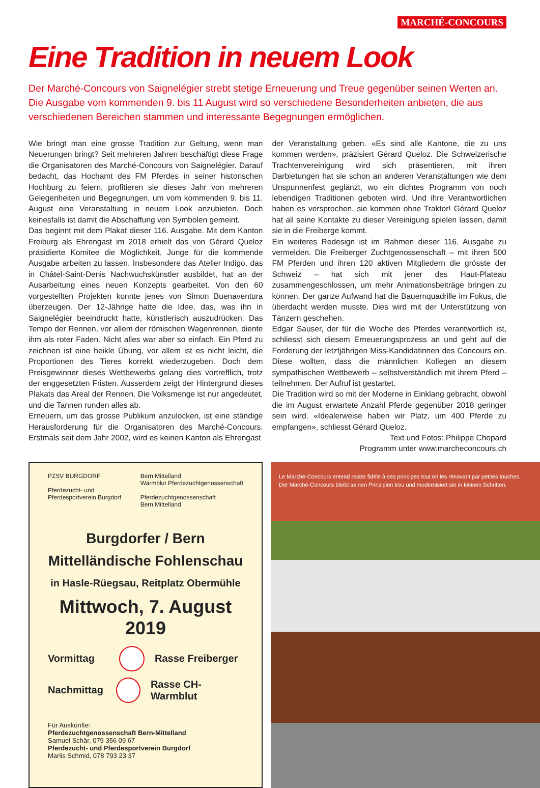MARCHÉ-CONCOURS
Eine Tradition in neuem Look
Der Marché-Concours von Saignelégier strebt stetige Erneuerung und Treue gegenüber seinen Werten an. Die Ausgabe vom kommenden 9. bis 11 August wird so verschiedene Besonderheiten anbieten, die aus verschiedenen Bereichen stammen und interessante Begegnungen ermöglichen.
Wie bringt man eine grosse Tradition zur Geltung, wenn man Neuerungen bringt? Seit mehreren Jahren beschäftigt diese Frage die Organisatoren des Marché-Concours von Saignelégier. Darauf bedacht, das Hochamt des FM Pferdes in seiner historischen Hochburg zu feiern, profitieren sie dieses Jahr von mehreren Gelegenheiten und Begegnungen, um vom kommenden 9. bis 11. August eine Veranstaltung in neuem Look anzubieten. Doch keinesfalls ist damit die Abschaffung von Symbolen gemeint.
Das beginnt mit dem Plakat dieser 116. Ausgabe. Mit dem Kanton Freiburg als Ehrengast im 2018 erhielt das von Gérard Queloz präsidierte Komitee die Möglichkeit, Junge für die kommende Ausgabe arbeiten zu lassen. Insbesondere das Atelier Indigo, das in Châtel-Saint-Denis Nachwuchskünstler ausbildet, hat an der Ausarbeitung eines neuen Konzepts gearbeitet. Von den 60 vorgestellten Projekten konnte jenes von Simon Buenaventura überzeugen. Der 12-Jährige hatte die Idee, das, was ihn in Saignelégier beeindruckt hatte, künstlerisch auszudrücken. Das Tempo der Rennen, vor allem der römischen Wagenrennen, diente ihm als roter Faden. Nicht alles war aber so einfach. Ein Pferd zu zeichnen ist eine heikle Übung, vor allem ist es nicht leicht, die Proportionen des Tieres korrekt wiederzugeben. Doch dem Preisgewinner dieses Wettbewerbs gelang dies vortrefflich, trotz der enggesetzten Fristen. Ausserdem zeigt der Hintergrund dieses Plakats das Areal der Rennen. Die Volksmenge ist nur angedeutet, und die Tannen runden alles ab.
Erneuern, um das grosse Publikum anzulocken, ist eine ständige Herausforderung für die Organisatoren des Marché-Concours. Erstmals seit dem Jahr 2002, wird es keinen Kanton als Ehrengast
der Veranstaltung geben. «Es sind alle Kantone, die zu uns kommen werden», präzisiert Gérard Queloz. Die Schweizerische Trachtenvereinigung wird sich präsentieren, mit ihren Darbietungen hat sie schon an anderen Veranstaltungen wie dem Unspunnenfest geglänzt, wo ein dichtes Programm von noch lebendigen Traditionen geboten wird. Und ihre Verantwortlichen haben es versprochen, sie kommen ohne Traktor! Gérard Queloz hat all seine Kontakte zu dieser Vereinigung spielen lassen, damit sie in die Freiberge kommt.
Ein weiteres Redesign ist im Rahmen dieser 116. Ausgabe zu vermelden. Die Freiberger Zuchtgenossenschaft – mit ihren 500 FM Pferden und ihren 120 aktiven Mitgliedern die grösste der Schweiz – hat sich mit jener des Haut-Plateau zusammengeschlossen, um mehr Animationsbeiträge bringen zu können. Der ganze Aufwand hat die Bauernquadrille im Fokus, die überdacht werden musste. Dies wird mit der Unterstützung von Tänzern geschehen.
Edgar Sauser, der für die Woche des Pferdes verantwortlich ist, schliesst sich diesem Erneuerungsprozess an und geht auf die Forderung der letztjährigen Miss-Kandidatinnen des Concours ein. Diese wollten, dass die männlichen Kollegen an diesem sympathischen Wettbewerb – selbstverständlich mit ihrem Pferd – teilnehmen. Der Aufruf ist gestartet.
Die Tradition wird so mit der Moderne in Einklang gebracht, obwohl die im August erwartete Anzahl Pferde gegenüber 2018 geringer sein wird. «Idealerweise haben wir Platz, um 400 Pferde zu empfangen», schliesst Gérard Queloz.
Text und Fotos: Philippe Chopard
Programm unter www.marcheconcours.ch
PZSV BURGDORF
Pferdezucht- und
Pferdesportverein Burgdorf
Bern Mittelland
Warmblut Pferdezuchtgenossenschaft
Pferdezuchtgenossenschaft
Bern Mittelland
Burgdorfer / Bern Mittelländische Fohlenschau
in Hasle-Rüegsau, Reitplatz Obermühle
Mittwoch, 7. August 2019
Vormittag Rasse Freiberger
Nachmittag Rasse CH-Warmblut
Für Auskünfte:
Pferdezuchtgenossenschaft Bern-Mittelland
Samuel Schär, 079 356 09 67
Pferdezucht- und Pferdesportverein Burgdorf
Marlis Schmid, 078 793 23 37
Le Marché-Concours entend rester fidèle à ses principes tout en les rénovant par petites touches.
Der Marché-Concours bleibt seinen Prinzipien treu und modernisiert sie in kleinen Schritten.